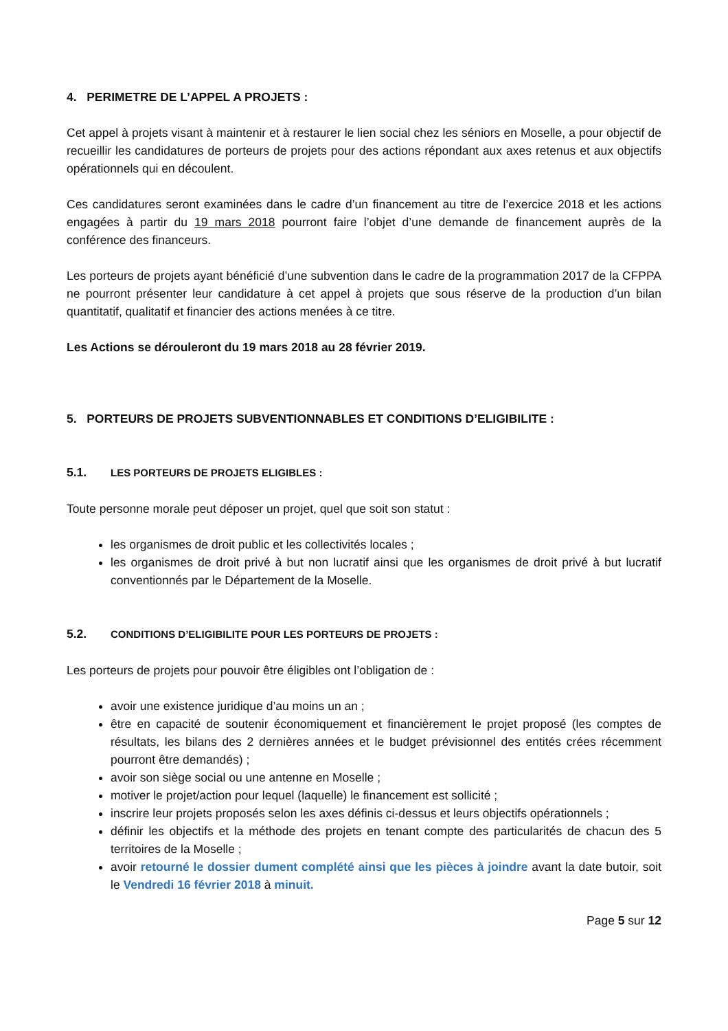4. PERIMETRE DE L’APPEL A PROJETS :
Cet appel à projets visant à maintenir et à restaurer le lien social chez les séniors en Moselle, a pour objectif de recueillir les candidatures de porteurs de projets pour des actions répondant aux axes retenus et aux objectifs opérationnels qui en découlent.
Ces candidatures seront examinées dans le cadre d’un financement au titre de l’exercice 2018 et les actions engagées à partir du 19 mars 2018 pourront faire l’objet d’une demande de financement auprès de la conférence des financeurs.
Les porteurs de projets ayant bénéficié d’une subvention dans le cadre de la programmation 2017 de la CFPPA ne pourront présenter leur candidature à cet appel à projets que sous réserve de la production d’un bilan quantitatif, qualitatif et financier des actions menées à ce titre.
Les Actions se dérouleront du 19 mars 2018 au 28 février 2019.
5. PORTEURS DE PROJETS SUBVENTIONNABLES ET CONDITIONS D’ELIGIBILITE :
5.1. LES PORTEURS DE PROJETS ELIGIBLES :
Toute personne morale peut déposer un projet, quel que soit son statut :
les organismes de droit public et les collectivités locales ;
les organismes de droit privé à but non lucratif ainsi que les organismes de droit privé à but lucratif conventionnés par le Département de la Moselle.
5.2. CONDITIONS D’ELIGIBILITE POUR LES PORTEURS DE PROJETS :
Les porteurs de projets pour pouvoir être éligibles ont l’obligation de :
avoir une existence juridique d’au moins un an ;
être en capacité de soutenir économiquement et financièrement le projet proposé (les comptes de résultats, les bilans des 2 dernières années et le budget prévisionnel des entités crées récemment pourront être demandés) ;
avoir son siège social ou une antenne en Moselle ;
motiver le projet/action pour lequel (laquelle) le financement est sollicité ;
inscrire leur projets proposés selon les axes définis ci-dessus et leurs objectifs opérationnels ;
définir les objectifs et la méthode des projets en tenant compte des particularités de chacun des 5 territoires de la Moselle ;
avoir retourné le dossier dument complété ainsi que les pièces à joindre avant la date butoir, soit le Vendredi 16 février 2018 à minuit.
Page 5 sur 12